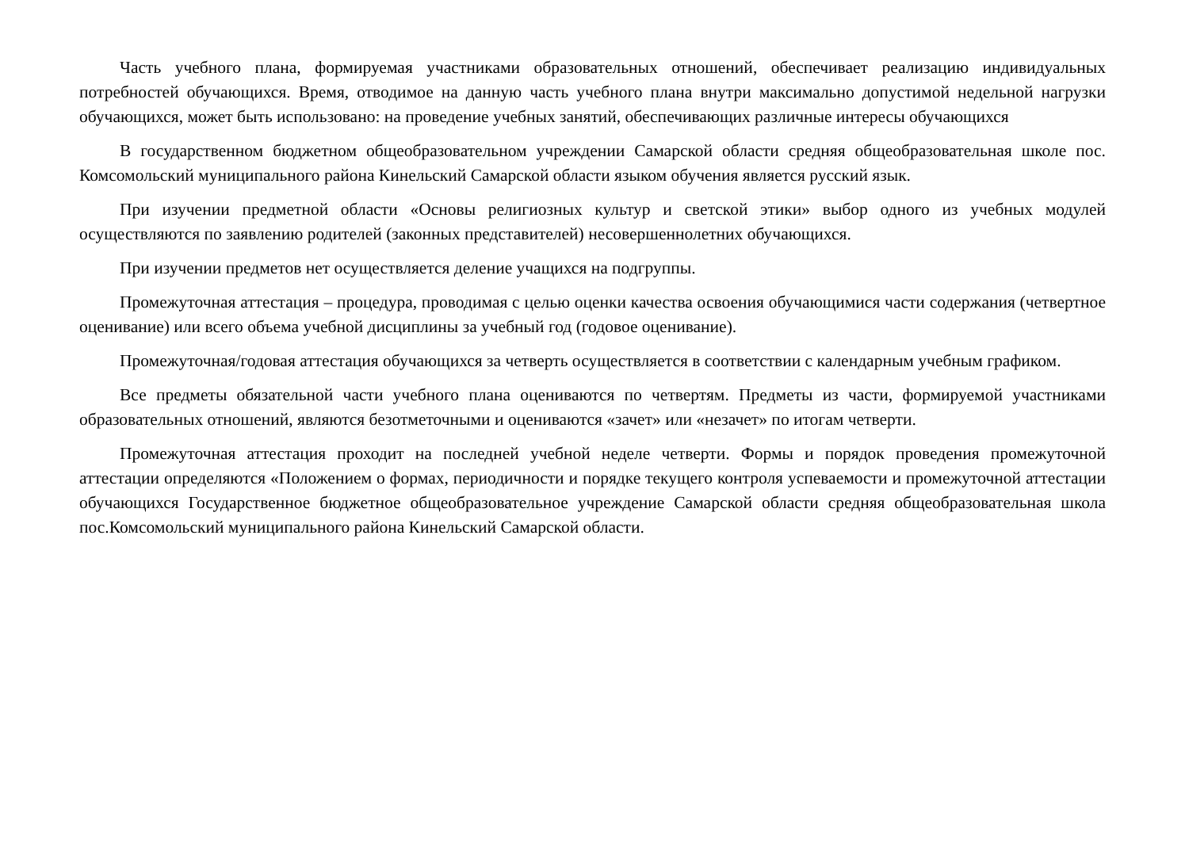Часть учебного плана, формируемая участниками образовательных отношений, обеспечивает реализацию индивидуальных потребностей обучающихся. Время, отводимое на данную часть учебного плана внутри максимально допустимой недельной нагрузки обучающихся, может быть использовано: на проведение учебных занятий, обеспечивающих различные интересы обучающихся
В государственном бюджетном общеобразовательном учреждении Самарской области средняя общеобразовательная школе пос. Комсомольский муниципального района Кинельский Самарской области языком обучения является русский язык.
При изучении предметной области «Основы религиозных культур и светской этики» выбор одного из учебных модулей осуществляются по заявлению родителей (законных представителей) несовершеннолетних обучающихся.
При изучении предметов нет осуществляется деление учащихся на подгруппы.
Промежуточная аттестация – процедура, проводимая с целью оценки качества освоения обучающимися части содержания (четвертное оценивание) или всего объема учебной дисциплины за учебный год (годовое оценивание).
Промежуточная/годовая аттестация обучающихся за четверть осуществляется в соответствии с календарным учебным графиком.
Все предметы обязательной части учебного плана оцениваются по четвертям. Предметы из части, формируемой участниками образовательных отношений, являются безотметочными и оцениваются «зачет» или «незачет» по итогам четверти.
Промежуточная аттестация проходит на последней учебной неделе четверти. Формы и порядок проведения промежуточной аттестации определяются «Положением о формах, периодичности и порядке текущего контроля успеваемости и промежуточной аттестации обучающихся Государственное бюджетное общеобразовательное учреждение Самарской области средняя общеобразовательная школа пос.Комсомольский муниципального района Кинельский Самарской области.